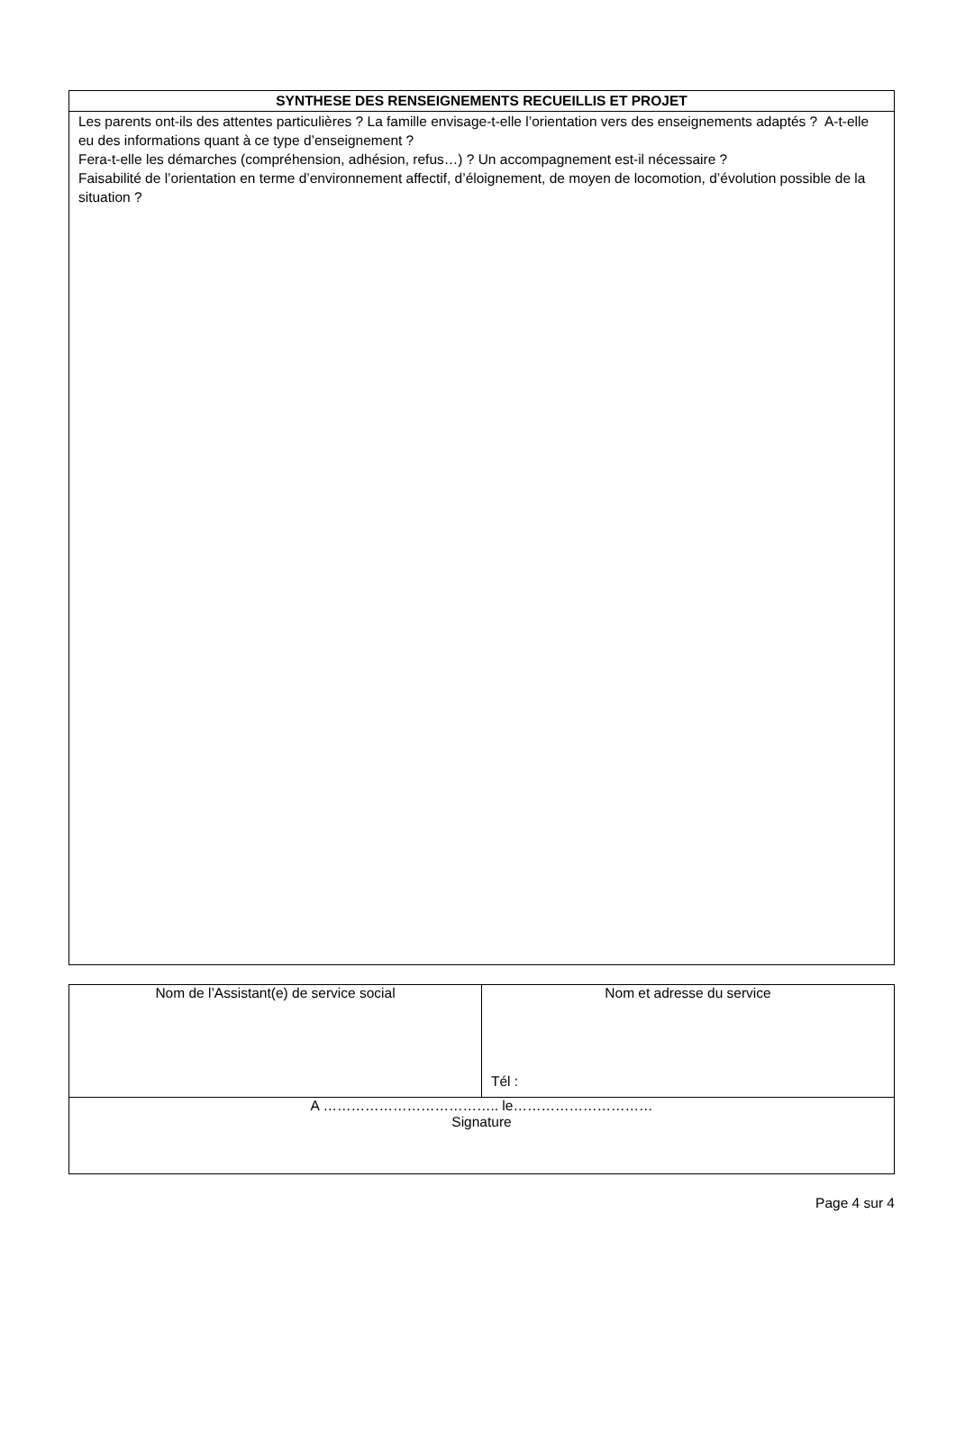| SYNTHESE DES RENSEIGNEMENTS RECUEILLIS ET PROJET |
| --- |
| Les parents ont-ils des attentes particulières ? La famille envisage-t-elle l’orientation vers des enseignements adaptés ? A-t-elle eu des informations quant à ce type d’enseignement ? Fera-t-elle les démarches (compréhension, adhésion, refus…) ? Un accompagnement est-il nécessaire ? Faisabilité de l’orientation en terme d’environnement affectif, d’éloignement, de moyen de locomotion, d’évolution possible de la situation ? |
| Nom de l’Assistant(e) de service social | Nom et adresse du service Tél : |
| A ……………………………….. le………………………… Signature | |
Page 4 sur 4